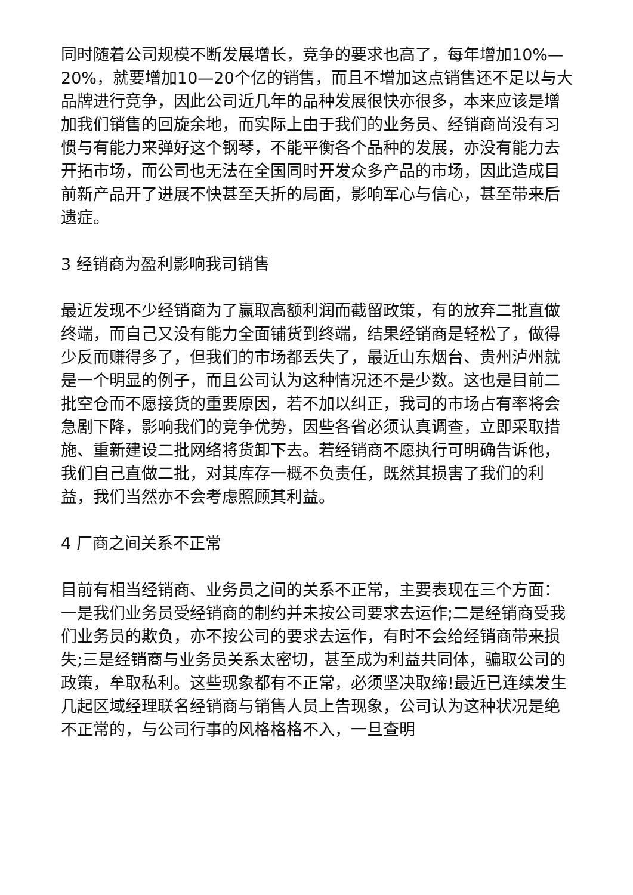同时随着公司规模不断发展增长，竞争的要求也高了，每年增加10%—20%，就要增加10—20个亿的销售，而且不增加这点销售还不足以与大品牌进行竞争，因此公司近几年的品种发展很快亦很多，本来应该是增加我们销售的回旋余地，而实际上由于我们的业务员、经销商尚没有习惯与有能力来弹好这个钢琴，不能平衡各个品种的发展，亦没有能力去开拓市场，而公司也无法在全国同时开发众多产品的市场，因此造成目前新产品开了进展不快甚至夭折的局面，影响军心与信心，甚至带来后遗症。
3 经销商为盈利影响我司销售
最近发现不少经销商为了赢取高额利润而截留政策，有的放弃二批直做终端，而自己又没有能力全面铺货到终端，结果经销商是轻松了，做得少反而赚得多了，但我们的市场都丢失了，最近山东烟台、贵州泸州就是一个明显的例子，而且公司认为这种情况还不是少数。这也是目前二批空仓而不愿接货的重要原因，若不加以纠正，我司的市场占有率将会急剧下降，影响我们的竞争优势，因些各省必须认真调查，立即采取措施、重新建设二批网络将货卸下去。若经销商不愿执行可明确告诉他，我们自己直做二批，对其库存一概不负责任，既然其损害了我们的利益，我们当然亦不会考虑照顾其利益。
4 厂商之间关系不正常
目前有相当经销商、业务员之间的关系不正常，主要表现在三个方面：一是我们业务员受经销商的制约并未按公司要求去运作;二是经销商受我们业务员的欺负，亦不按公司的要求去运作，有时不会给经销商带来损失;三是经销商与业务员关系太密切，甚至成为利益共同体，骗取公司的政策，牟取私利。这些现象都有不正常，必须坚决取缔!最近已连续发生几起区域经理联名经销商与销售人员上告现象，公司认为这种状况是绝不正常的，与公司行事的风格格格不入，一旦查明